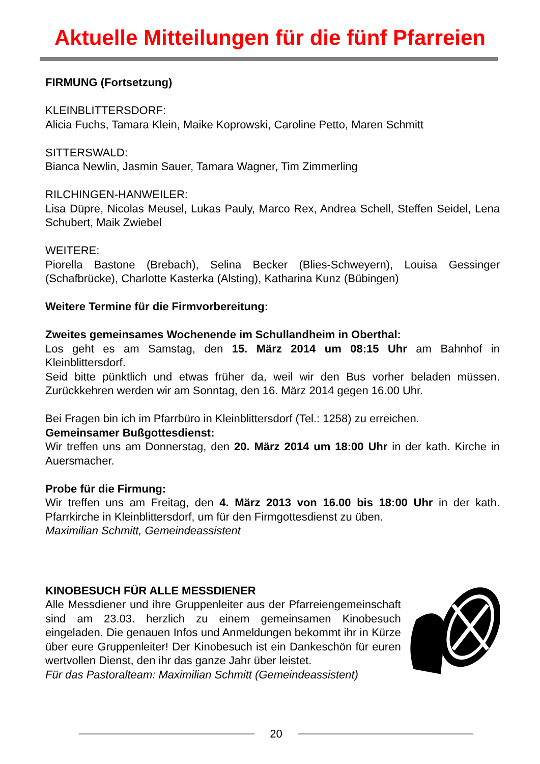Aktuelle Mitteilungen für die fünf Pfarreien
FIRMUNG (Fortsetzung)
KLEINBLITTERSDORF:
Alicia Fuchs, Tamara Klein, Maike Koprowski, Caroline Petto, Maren Schmitt
SITTERSWALD:
Bianca Newlin, Jasmin Sauer, Tamara Wagner, Tim Zimmerling
RILCHINGEN-HANWEILER:
Lisa Düpre, Nicolas Meusel, Lukas Pauly, Marco Rex, Andrea Schell, Steffen Seidel, Lena Schubert, Maik Zwiebel
WEITERE:
Piorella Bastone (Brebach), Selina Becker (Blies-Schweyern), Louisa Gessinger (Schafbrücke), Charlotte Kasterka (Alsting), Katharina Kunz (Bübingen)
Weitere Termine für die Firmvorbereitung:
Zweites gemeinsames Wochenende im Schullandheim in Oberthal:
Los geht es am Samstag, den 15. März 2014 um 08:15 Uhr am Bahnhof in Kleinblittersdorf.
Seid bitte pünktlich und etwas früher da, weil wir den Bus vorher beladen müssen. Zurückkehren werden wir am Sonntag, den 16. März 2014 gegen 16.00 Uhr.
Bei Fragen bin ich im Pfarrbüro in Kleinblittersdorf (Tel.: 1258) zu erreichen.
Gemeinsamer Bußgottesdienst:
Wir treffen uns am Donnerstag, den 20. März 2014 um 18:00 Uhr in der kath. Kirche in Auersmacher.
Probe für die Firmung:
Wir treffen uns am Freitag, den 4. März 2013 von 16.00 bis 18:00 Uhr in der kath. Pfarrkirche in Kleinblittersdorf, um für den Firmgottesdienst zu üben.
Maximilian Schmitt, Gemeindeassistent
KINOBESUCH FÜR ALLE MESSDIENER
Alle Messdiener und ihre Gruppenleiter aus der Pfarreiengemeinschaft sind am 23.03. herzlich zu einem gemeinsamen Kinobesuch eingeladen. Die genauen Infos und Anmeldungen bekommt ihr in Kürze über eure Gruppenleiter! Der Kinobesuch ist ein Dankeschön für euren wertvollen Dienst, den ihr das ganze Jahr über leistet.
Für das Pastoralteam: Maximilian Schmitt (Gemeindeassistent)
20